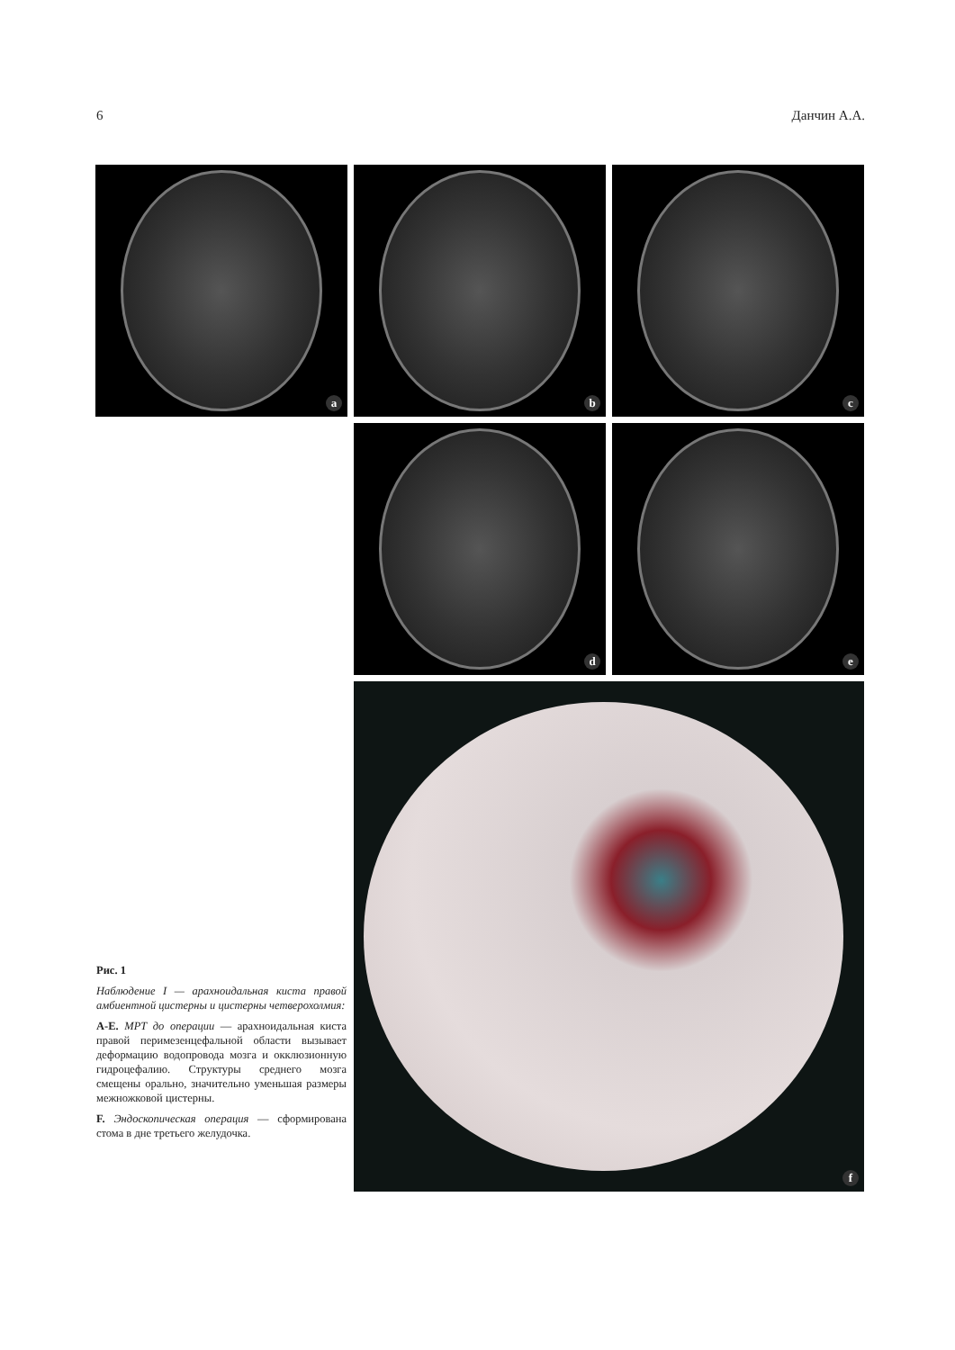6 Данчин А.А.
a b c
d e
f
Рис. 1
Наблюдение I — арахноидальная киста правой амбиентной цистерны и цистерны четверохолмия:
A-E. МРТ до операции — арахноидальная киста правой перимезенцефальной области вызывает деформацию водопровода мозга и окклюзионную гидроцефалию. Структуры среднего мозга смещены орально, значительно уменьшая размеры межножковой цистерны.
F. Эндоскопическая операция — сформирована стома в дне третьего желудочка.